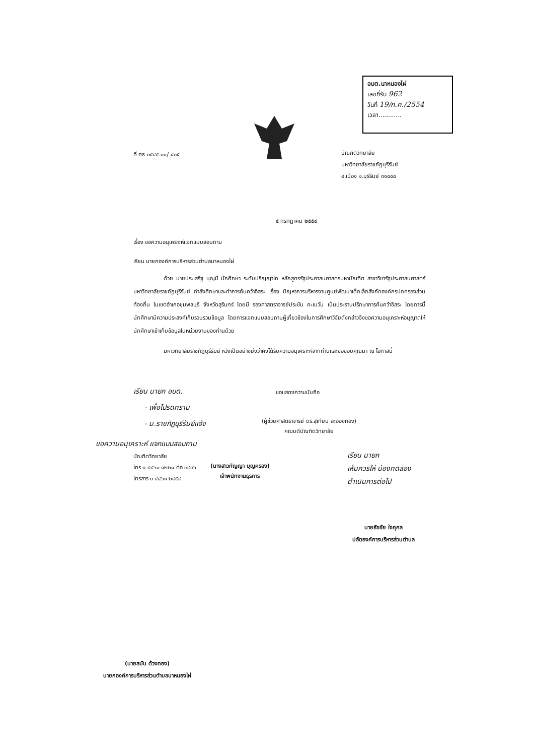อบต.นาหนองไผ่
เลขที่รับ 962
วันที่ 19/ก.ค./2554
เวลา............
ที่ ศธ ๐๕๔๕.๑๑/ ๔๓๕
บัณฑิตวิทยาลัย
มหาวิทยาลัยราชภัฏบุรีรัมย์
อ.เมือง จ.บุรีรัมย์ ๓๑๐๐๐
๕ กรกฎาคม ๒๕๕๔
เรื่อง ขอความอนุเคราะห์แจกแบบสอบถาม
เรียน นายกองค์การบริหารส่วนตำบลนาหนองไผ่
ด้วย นายประเสริฐ บุญมี นักศึกษา ระดับปริญญาโท หลักสูตรรัฐประศาสนศาสตรมหาบัณฑิต สาขาวิชารัฐประศาสนศาสตร์ มหาวิทยาลัยราชภัฏบุรีรัมย์ กำลังศึกษาและทำการค้นคว้าอิสระ เรื่อง ปัญหาการบริหารงานศูนย์พัฒนาเด็กเล็กสังกัดองค์กรปกครองส่วนท้องถิ่น ในเขตอำเภอชุมพลบุรี จังหวัดสุรินทร์ โดยมี รองศาสตราจารย์ประชัน คะเนวัน เป็นประธานปรึกษาการค้นคว้าอิสระ โดยการนี้นักศึกษามีความประสงค์เก็บรวบรวมข้อมูล โดยการแจกแบบสอบถามผู้เกี่ยวข้องในการศึกษาวิจัยดังกล่าวจึงขอความอนุเคราะห์อนุญาตให้นักศึกษาเข้าเก็บข้อมูลในหน่วยงานของท่านด้วย
มหาวิทยาลัยราชภัฏบุรีรัมย์ หวังเป็นอย่างยิ่งว่าคงได้รับความอนุเคราะห์จากท่านและขอขอบคุณมา ณ โอกาสนี้
เรียน นายก อบต.
- เพื่อโปรดทราบ
- ม.ราชภัฏบุรีรัมย์แจ้ง
ขอแสดงความนับถือ
(ผู้ช่วยศาสตราจารย์ ดร.สุเทียบ ละอองทอง)
คณบดีบัณฑิตวิทยาลัย
ขอความอนุเคราะห์ แจกแบบสอบถาม
บัณฑิตวิทยาลัย
โทร ๐ ๔๔๖๑ ๑๒๒๑ ต่อ ๓๘๐๖
โทรสาร ๐ ๔๔๖๑ ๒๘๕๘
(นางสาวกัญญา บุญครอง)
เจ้าพนักงานธุรการ
เรียน นายก
เห็นควรให้ น้องทดลอง
ดำเนินการต่อไป
นายธัชชัย ใจกุศล
ปลัดองค์การบริหารส่วนตำบล
(นายสมัน ด้วงทอง)
นายกองค์การบริหารส่วนตำบลนาหนองไผ่